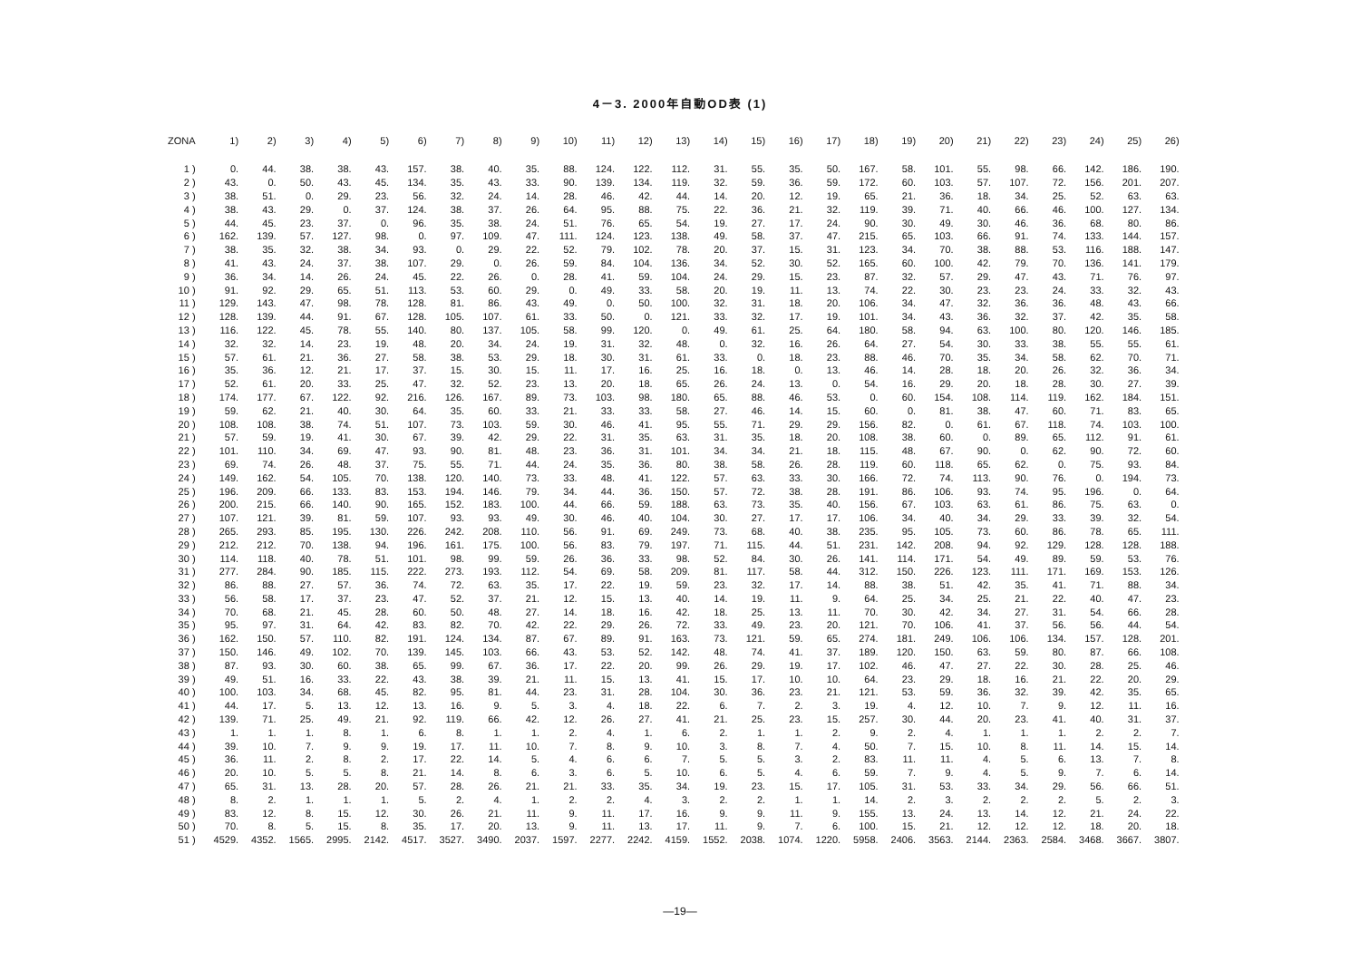4－3. 2000年自動OD表 (1)
| ZONA | 1) | 2) | 3) | 4) | 5) | 6) | 7) | 8) | 9) | 10) | 11) | 12) | 13) | 14) | 15) | 16) | 17) | 18) | 19) | 20) | 21) | 22) | 23) | 24) | 25) | 26) |
| --- | --- | --- | --- | --- | --- | --- | --- | --- | --- | --- | --- | --- | --- | --- | --- | --- | --- | --- | --- | --- | --- | --- | --- | --- | --- | --- |
| 1 ) | 0. | 44. | 38. | 38. | 43. | 157. | 38. | 40. | 35. | 88. | 124. | 122. | 112. | 31. | 55. | 35. | 50. | 167. | 58. | 101. | 55. | 98. | 66. | 142. | 186. | 190. |
| 2 ) | 43. | 0. | 50. | 43. | 45. | 134. | 35. | 43. | 33. | 90. | 139. | 134. | 119. | 32. | 59. | 36. | 59. | 172. | 60. | 103. | 57. | 107. | 72. | 156. | 201. | 207. |
| 3 ) | 38. | 51. | 0. | 29. | 23. | 56. | 32. | 24. | 14. | 28. | 46. | 42. | 44. | 14. | 20. | 12. | 19. | 65. | 21. | 36. | 18. | 34. | 25. | 52. | 63. | 63. |
| 4 ) | 38. | 43. | 29. | 0. | 37. | 124. | 38. | 37. | 26. | 64. | 95. | 88. | 75. | 22. | 36. | 21. | 32. | 119. | 39. | 71. | 40. | 66. | 46. | 100. | 127. | 134. |
| 5 ) | 44. | 45. | 23. | 37. | 0. | 96. | 35. | 38. | 24. | 51. | 76. | 65. | 54. | 19. | 27. | 17. | 24. | 90. | 30. | 49. | 30. | 46. | 36. | 68. | 80. | 86. |
| 6 ) | 162. | 139. | 57. | 127. | 98. | 0. | 97. | 109. | 47. | 111. | 124. | 123. | 138. | 49. | 58. | 37. | 47. | 215. | 65. | 103. | 66. | 91. | 74. | 133. | 144. | 157. |
| 7 ) | 38. | 35. | 32. | 38. | 34. | 93. | 0. | 29. | 22. | 52. | 79. | 102. | 78. | 20. | 37. | 15. | 31. | 123. | 34. | 70. | 38. | 88. | 53. | 116. | 188. | 147. |
| 8 ) | 41. | 43. | 24. | 37. | 38. | 107. | 29. | 0. | 26. | 59. | 84. | 104. | 136. | 34. | 52. | 30. | 52. | 165. | 60. | 100. | 42. | 79. | 70. | 136. | 141. | 179. |
| 9 ) | 36. | 34. | 14. | 26. | 24. | 45. | 22. | 26. | 0. | 28. | 41. | 59. | 104. | 24. | 29. | 15. | 23. | 87. | 32. | 57. | 29. | 47. | 43. | 71. | 76. | 97. |
| 10 ) | 91. | 92. | 29. | 65. | 51. | 113. | 53. | 60. | 29. | 0. | 49. | 33. | 58. | 20. | 19. | 11. | 13. | 74. | 22. | 30. | 23. | 23. | 24. | 33. | 32. | 43. |
| 11 ) | 129. | 143. | 47. | 98. | 78. | 128. | 81. | 86. | 43. | 49. | 0. | 50. | 100. | 32. | 31. | 18. | 20. | 106. | 34. | 47. | 32. | 36. | 36. | 48. | 43. | 66. |
| 12 ) | 128. | 139. | 44. | 91. | 67. | 128. | 105. | 107. | 61. | 33. | 50. | 0. | 121. | 33. | 32. | 17. | 19. | 101. | 34. | 43. | 36. | 32. | 37. | 42. | 35. | 58. |
| 13 ) | 116. | 122. | 45. | 78. | 55. | 140. | 80. | 137. | 105. | 58. | 99. | 120. | 0. | 49. | 61. | 25. | 64. | 180. | 58. | 94. | 63. | 100. | 80. | 120. | 146. | 185. |
| 14 ) | 32. | 32. | 14. | 23. | 19. | 48. | 20. | 34. | 24. | 19. | 31. | 32. | 48. | 0. | 32. | 16. | 26. | 64. | 27. | 54. | 30. | 33. | 38. | 55. | 55. | 61. |
| 15 ) | 57. | 61. | 21. | 36. | 27. | 58. | 38. | 53. | 29. | 18. | 30. | 31. | 61. | 33. | 0. | 18. | 23. | 88. | 46. | 70. | 35. | 34. | 58. | 62. | 70. | 71. |
| 16 ) | 35. | 36. | 12. | 21. | 17. | 37. | 15. | 30. | 15. | 11. | 17. | 16. | 25. | 16. | 18. | 0. | 13. | 46. | 14. | 28. | 18. | 20. | 26. | 32. | 36. | 34. |
| 17 ) | 52. | 61. | 20. | 33. | 25. | 47. | 32. | 52. | 23. | 13. | 20. | 18. | 65. | 26. | 24. | 13. | 0. | 54. | 16. | 29. | 20. | 18. | 28. | 30. | 27. | 39. |
| 18 ) | 174. | 177. | 67. | 122. | 92. | 216. | 126. | 167. | 89. | 73. | 103. | 98. | 180. | 65. | 88. | 46. | 53. | 0. | 60. | 154. | 108. | 114. | 119. | 162. | 184. | 151. |
| 19 ) | 59. | 62. | 21. | 40. | 30. | 64. | 35. | 60. | 33. | 21. | 33. | 33. | 58. | 27. | 46. | 14. | 15. | 60. | 0. | 81. | 38. | 47. | 60. | 71. | 83. | 65. |
| 20 ) | 108. | 108. | 38. | 74. | 51. | 107. | 73. | 103. | 59. | 30. | 46. | 41. | 95. | 55. | 71. | 29. | 29. | 156. | 82. | 0. | 61. | 67. | 118. | 74. | 103. | 100. |
| 21 ) | 57. | 59. | 19. | 41. | 30. | 67. | 39. | 42. | 29. | 22. | 31. | 35. | 63. | 31. | 35. | 18. | 20. | 108. | 38. | 60. | 0. | 89. | 65. | 112. | 91. | 61. |
| 22 ) | 101. | 110. | 34. | 69. | 47. | 93. | 90. | 81. | 48. | 23. | 36. | 31. | 101. | 34. | 34. | 21. | 18. | 115. | 48. | 67. | 90. | 0. | 62. | 90. | 72. | 60. |
| 23 ) | 69. | 74. | 26. | 48. | 37. | 75. | 55. | 71. | 44. | 24. | 35. | 36. | 80. | 38. | 58. | 26. | 28. | 119. | 60. | 118. | 65. | 62. | 0. | 75. | 93. | 84. |
| 24 ) | 149. | 162. | 54. | 105. | 70. | 138. | 120. | 140. | 73. | 33. | 48. | 41. | 122. | 57. | 63. | 33. | 30. | 166. | 72. | 74. | 113. | 90. | 76. | 0. | 194. | 73. |
| 25 ) | 196. | 209. | 66. | 133. | 83. | 153. | 194. | 146. | 79. | 34. | 44. | 36. | 150. | 57. | 72. | 38. | 28. | 191. | 86. | 106. | 93. | 74. | 95. | 196. | 0. | 64. |
| 26 ) | 200. | 215. | 66. | 140. | 90. | 165. | 152. | 183. | 100. | 44. | 66. | 59. | 188. | 63. | 73. | 35. | 40. | 156. | 67. | 103. | 63. | 61. | 86. | 75. | 63. | 0. |
| 27 ) | 107. | 121. | 39. | 81. | 59. | 107. | 93. | 93. | 49. | 30. | 46. | 40. | 104. | 30. | 27. | 17. | 17. | 106. | 34. | 40. | 34. | 29. | 33. | 39. | 32. | 54. |
| 28 ) | 265. | 293. | 85. | 195. | 130. | 226. | 242. | 208. | 110. | 56. | 91. | 69. | 249. | 73. | 68. | 40. | 38. | 235. | 95. | 105. | 73. | 60. | 86. | 78. | 65. | 111. |
| 29 ) | 212. | 212. | 70. | 138. | 94. | 196. | 161. | 175. | 100. | 56. | 83. | 79. | 197. | 71. | 115. | 44. | 51. | 231. | 142. | 208. | 94. | 92. | 129. | 128. | 128. | 188. |
| 30 ) | 114. | 118. | 40. | 78. | 51. | 101. | 98. | 99. | 59. | 26. | 36. | 33. | 98. | 52. | 84. | 30. | 26. | 141. | 114. | 171. | 54. | 49. | 89. | 59. | 53. | 76. |
| 31 ) | 277. | 284. | 90. | 185. | 115. | 222. | 273. | 193. | 112. | 54. | 69. | 58. | 209. | 81. | 117. | 58. | 44. | 312. | 150. | 226. | 123. | 111. | 171. | 169. | 153. | 126. |
| 32 ) | 86. | 88. | 27. | 57. | 36. | 74. | 72. | 63. | 35. | 17. | 22. | 19. | 59. | 23. | 32. | 17. | 14. | 88. | 38. | 51. | 42. | 35. | 41. | 71. | 88. | 34. |
| 33 ) | 56. | 58. | 17. | 37. | 23. | 47. | 52. | 37. | 21. | 12. | 15. | 13. | 40. | 14. | 19. | 11. | 9. | 64. | 25. | 34. | 25. | 21. | 22. | 40. | 47. | 23. |
| 34 ) | 70. | 68. | 21. | 45. | 28. | 60. | 50. | 48. | 27. | 14. | 18. | 16. | 42. | 18. | 25. | 13. | 11. | 70. | 30. | 42. | 34. | 27. | 31. | 54. | 66. | 28. |
| 35 ) | 95. | 97. | 31. | 64. | 42. | 83. | 82. | 70. | 42. | 22. | 29. | 26. | 72. | 33. | 49. | 23. | 20. | 121. | 70. | 106. | 41. | 37. | 56. | 56. | 44. | 54. |
| 36 ) | 162. | 150. | 57. | 110. | 82. | 191. | 124. | 134. | 87. | 67. | 89. | 91. | 163. | 73. | 121. | 59. | 65. | 274. | 181. | 249. | 106. | 106. | 134. | 157. | 128. | 201. |
| 37 ) | 150. | 146. | 49. | 102. | 70. | 139. | 145. | 103. | 66. | 43. | 53. | 52. | 142. | 48. | 74. | 41. | 37. | 189. | 120. | 150. | 63. | 59. | 80. | 87. | 66. | 108. |
| 38 ) | 87. | 93. | 30. | 60. | 38. | 65. | 99. | 67. | 36. | 17. | 22. | 20. | 99. | 26. | 29. | 19. | 17. | 102. | 46. | 47. | 27. | 22. | 30. | 28. | 25. | 46. |
| 39 ) | 49. | 51. | 16. | 33. | 22. | 43. | 38. | 39. | 21. | 11. | 15. | 13. | 41. | 15. | 17. | 10. | 10. | 64. | 23. | 29. | 18. | 16. | 21. | 22. | 20. | 29. |
| 40 ) | 100. | 103. | 34. | 68. | 45. | 82. | 95. | 81. | 44. | 23. | 31. | 28. | 104. | 30. | 36. | 23. | 21. | 121. | 53. | 59. | 36. | 32. | 39. | 42. | 35. | 65. |
| 41 ) | 44. | 17. | 5. | 13. | 12. | 13. | 16. | 9. | 5. | 3. | 4. | 18. | 22. | 6. | 7. | 2. | 3. | 19. | 4. | 12. | 10. | 7. | 9. | 12. | 11. | 16. |
| 42 ) | 139. | 71. | 25. | 49. | 21. | 92. | 119. | 66. | 42. | 12. | 26. | 27. | 41. | 21. | 25. | 23. | 15. | 257. | 30. | 44. | 20. | 23. | 41. | 40. | 31. | 37. |
| 43 ) | 1. | 1. | 1. | 8. | 1. | 6. | 8. | 1. | 1. | 2. | 4. | 1. | 6. | 2. | 1. | 1. | 2. | 9. | 2. | 4. | 1. | 1. | 1. | 2. | 2. | 7. |
| 44 ) | 39. | 10. | 7. | 9. | 9. | 19. | 17. | 11. | 10. | 7. | 8. | 9. | 10. | 3. | 8. | 7. | 4. | 50. | 7. | 15. | 10. | 8. | 11. | 14. | 15. | 14. |
| 45 ) | 36. | 11. | 2. | 8. | 2. | 17. | 22. | 14. | 5. | 4. | 6. | 6. | 7. | 5. | 5. | 3. | 2. | 83. | 11. | 11. | 4. | 5. | 6. | 13. | 7. | 8. |
| 46 ) | 20. | 10. | 5. | 5. | 8. | 21. | 14. | 8. | 6. | 3. | 6. | 5. | 10. | 6. | 5. | 4. | 6. | 59. | 7. | 9. | 4. | 5. | 9. | 7. | 6. | 14. |
| 47 ) | 65. | 31. | 13. | 28. | 20. | 57. | 28. | 26. | 21. | 21. | 33. | 35. | 34. | 19. | 23. | 15. | 17. | 105. | 31. | 53. | 33. | 34. | 29. | 56. | 66. | 51. |
| 48 ) | 8. | 2. | 1. | 1. | 1. | 5. | 2. | 4. | 1. | 2. | 2. | 4. | 3. | 2. | 2. | 1. | 1. | 14. | 2. | 3. | 2. | 2. | 2. | 5. | 2. | 3. |
| 49 ) | 83. | 12. | 8. | 15. | 12. | 30. | 26. | 21. | 11. | 9. | 11. | 17. | 16. | 9. | 9. | 11. | 9. | 155. | 13. | 24. | 13. | 14. | 12. | 21. | 24. | 22. |
| 50 ) | 70. | 8. | 5. | 15. | 8. | 35. | 17. | 20. | 13. | 9. | 11. | 13. | 17. | 11. | 9. | 7. | 6. | 100. | 15. | 21. | 12. | 12. | 12. | 18. | 20. | 18. |
| 51 ) | 4529. | 4352. | 1565. | 2995. | 2142. | 4517. | 3527. | 3490. | 2037. | 1597. | 2277. | 2242. | 4159. | 1552. | 2038. | 1074. | 1220. | 5958. | 2406. | 3563. | 2144. | 2363. | 2584. | 3468. | 3667. | 3807. |
—19—